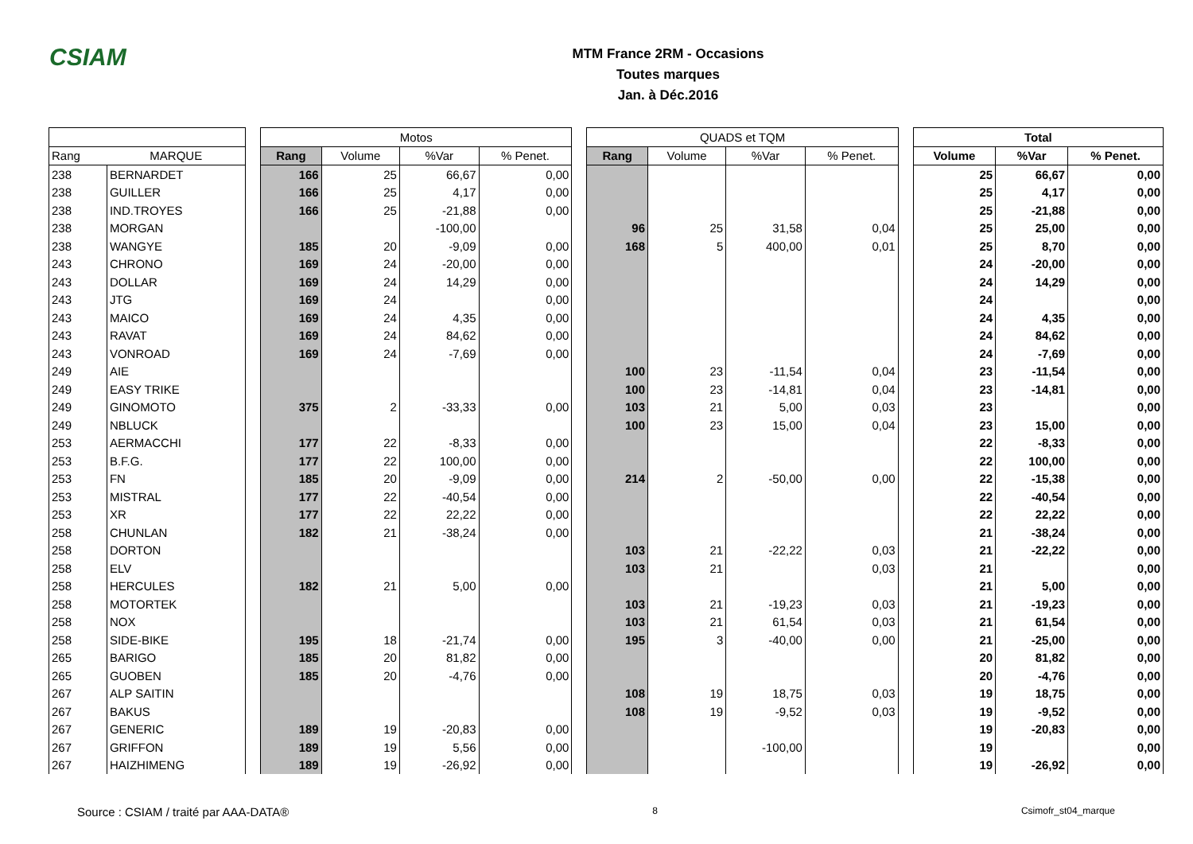CSIAM
MTM France 2RM - Occasions
Toutes marques
Jan. à Déc.2016
| | | | Motos | | | | | QUADS et TQM | | | | | Total | | |
| --- | --- | --- | --- | --- | --- | --- | --- | --- | --- | --- | --- | --- | --- | --- | --- |
| Rang | MARQUE | | Rang | Volume | %Var | % Penet. | | Rang | Volume | %Var | % Penet. | | Volume | %Var | % Penet. |
| 238 | BERNARDET | | 166 | 25 | 66,67 | 0,00 | | | | | | | 25 | 66,67 | 0,00 |
| 238 | GUILLER | | 166 | 25 | 4,17 | 0,00 | | | | | | | 25 | 4,17 | 0,00 |
| 238 | IND.TROYES | | 166 | 25 | -21,88 | 0,00 | | | | | | | 25 | -21,88 | 0,00 |
| 238 | MORGAN | | | | -100,00 | | | 96 | 25 | 31,58 | 0,04 | | 25 | 25,00 | 0,00 |
| 238 | WANGYE | | 185 | 20 | -9,09 | 0,00 | | 168 | 5 | 400,00 | 0,01 | | 25 | 8,70 | 0,00 |
| 243 | CHRONO | | 169 | 24 | -20,00 | 0,00 | | | | | | | 24 | -20,00 | 0,00 |
| 243 | DOLLAR | | 169 | 24 | 14,29 | 0,00 | | | | | | | 24 | 14,29 | 0,00 |
| 243 | JTG | | 169 | 24 | | 0,00 | | | | | | | 24 | | 0,00 |
| 243 | MAICO | | 169 | 24 | 4,35 | 0,00 | | | | | | | 24 | 4,35 | 0,00 |
| 243 | RAVAT | | 169 | 24 | 84,62 | 0,00 | | | | | | | 24 | 84,62 | 0,00 |
| 243 | VONROAD | | 169 | 24 | -7,69 | 0,00 | | | | | | | 24 | -7,69 | 0,00 |
| 249 | AIE | | | | | | | 100 | 23 | -11,54 | 0,04 | | 23 | -11,54 | 0,00 |
| 249 | EASY TRIKE | | | | | | | 100 | 23 | -14,81 | 0,04 | | 23 | -14,81 | 0,00 |
| 249 | GINOMOTO | | 375 | 2 | -33,33 | 0,00 | | 103 | 21 | 5,00 | 0,03 | | 23 | | 0,00 |
| 249 | NBLUCK | | | | | | | 100 | 23 | 15,00 | 0,04 | | 23 | 15,00 | 0,00 |
| 253 | AERMACCHI | | 177 | 22 | -8,33 | 0,00 | | | | | | | 22 | -8,33 | 0,00 |
| 253 | B.F.G. | | 177 | 22 | 100,00 | 0,00 | | | | | | | 22 | 100,00 | 0,00 |
| 253 | FN | | 185 | 20 | -9,09 | 0,00 | | 214 | 2 | -50,00 | 0,00 | | 22 | -15,38 | 0,00 |
| 253 | MISTRAL | | 177 | 22 | -40,54 | 0,00 | | | | | | | 22 | -40,54 | 0,00 |
| 253 | XR | | 177 | 22 | 22,22 | 0,00 | | | | | | | 22 | 22,22 | 0,00 |
| 258 | CHUNLAN | | 182 | 21 | -38,24 | 0,00 | | | | | | | 21 | -38,24 | 0,00 |
| 258 | DORTON | | | | | | | 103 | 21 | -22,22 | 0,03 | | 21 | -22,22 | 0,00 |
| 258 | ELV | | | | | | | 103 | 21 | | 0,03 | | 21 | | 0,00 |
| 258 | HERCULES | | 182 | 21 | 5,00 | 0,00 | | | | | | | 21 | 5,00 | 0,00 |
| 258 | MOTORTEK | | | | | | | 103 | 21 | -19,23 | 0,03 | | 21 | -19,23 | 0,00 |
| 258 | NOX | | | | | | | 103 | 21 | 61,54 | 0,03 | | 21 | 61,54 | 0,00 |
| 258 | SIDE-BIKE | | 195 | 18 | -21,74 | 0,00 | | 195 | 3 | -40,00 | 0,00 | | 21 | -25,00 | 0,00 |
| 265 | BARIGO | | 185 | 20 | 81,82 | 0,00 | | | | | | | 20 | 81,82 | 0,00 |
| 265 | GUOBEN | | 185 | 20 | -4,76 | 0,00 | | | | | | | 20 | -4,76 | 0,00 |
| 267 | ALP SAITIN | | | | | | | 108 | 19 | 18,75 | 0,03 | | 19 | 18,75 | 0,00 |
| 267 | BAKUS | | | | | | | 108 | 19 | -9,52 | 0,03 | | 19 | -9,52 | 0,00 |
| 267 | GENERIC | | 189 | 19 | -20,83 | 0,00 | | | | | | | 19 | -20,83 | 0,00 |
| 267 | GRIFFON | | 189 | 19 | 5,56 | 0,00 | | | | -100,00 | | | 19 | | 0,00 |
| 267 | HAIZHIMENG | | 189 | 19 | -26,92 | 0,00 | | | | | | | 19 | -26,92 | 0,00 |
Source : CSIAM / traité par AAA-DATA® 8 Csimofr_st04_marque